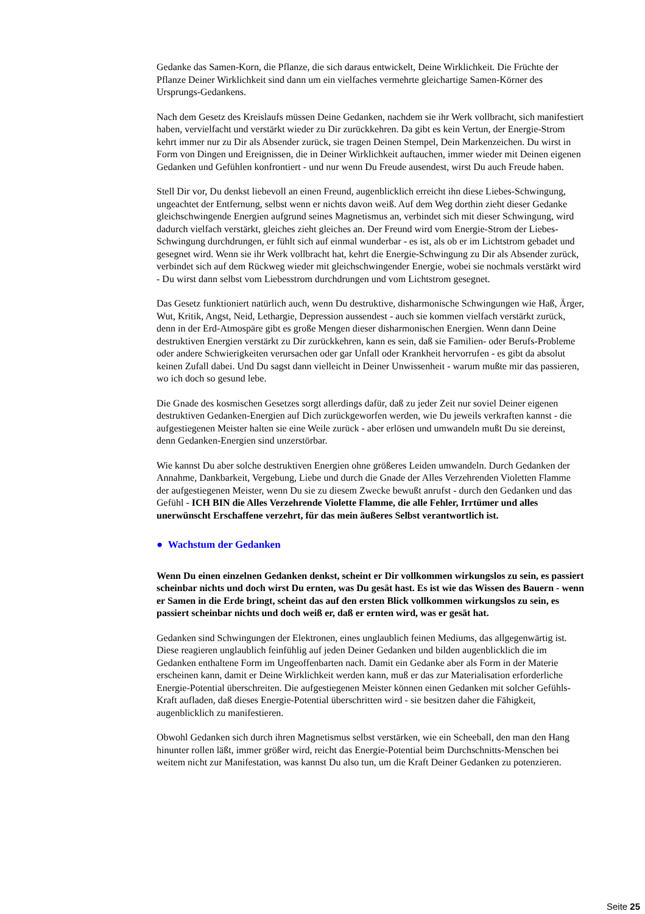Gedanke das Samen-Korn, die Pflanze, die sich daraus entwickelt, Deine Wirklichkeit. Die Früchte der Pflanze Deiner Wirklichkeit sind dann um ein vielfaches vermehrte gleichartige Samen-Körner des Ursprungs-Gedankens.
Nach dem Gesetz des Kreislaufs müssen Deine Gedanken, nachdem sie ihr Werk vollbracht, sich manifestiert haben, vervielfacht und verstärkt wieder zu Dir zurückkehren. Da gibt es kein Vertun, der Energie-Strom kehrt immer nur zu Dir als Absender zurück, sie tragen Deinen Stempel, Dein Markenzeichen. Du wirst in Form von Dingen und Ereignissen, die in Deiner Wirklichkeit auftauchen, immer wieder mit Deinen eigenen Gedanken und Gefühlen konfrontiert - und nur wenn Du Freude ausendest, wirst Du auch Freude haben.
Stell Dir vor, Du denkst liebevoll an einen Freund, augenblicklich erreicht ihn diese Liebes-Schwingung, ungeachtet der Entfernung, selbst wenn er nichts davon weiß. Auf dem Weg dorthin zieht dieser Gedanke gleichschwingende Energien aufgrund seines Magnetismus an, verbindet sich mit dieser Schwingung, wird dadurch vielfach verstärkt, gleiches zieht gleiches an. Der Freund wird vom Energie-Strom der Liebes-Schwingung durchdrungen, er fühlt sich auf einmal wunderbar - es ist, als ob er im Lichtstrom gebadet und gesegnet wird. Wenn sie ihr Werk vollbracht hat, kehrt die Energie-Schwingung zu Dir als Absender zurück, verbindet sich auf dem Rückweg wieder mit gleichschwingender Energie, wobei sie nochmals verstärkt wird - Du wirst dann selbst vom Liebesstrom durchdrungen und vom Lichtstrom gesegnet.
Das Gesetz funktioniert natürlich auch, wenn Du destruktive, disharmonische Schwingungen wie Haß, Ärger, Wut, Kritik, Angst, Neid, Lethargie, Depression aussendest - auch sie kommen vielfach verstärkt zurück, denn in der Erd-Atmospäre gibt es große Mengen dieser disharmonischen Energien. Wenn dann Deine destruktiven Energien verstärkt zu Dir zurückkehren, kann es sein, daß sie Familien- oder Berufs-Probleme oder andere Schwierigkeiten verursachen oder gar Unfall oder Krankheit hervorrufen - es gibt da absolut keinen Zufall dabei. Und Du sagst dann vielleicht in Deiner Unwissenheit - warum mußte mir das passieren, wo ich doch so gesund lebe.
Die Gnade des kosmischen Gesetzes sorgt allerdings dafür, daß zu jeder Zeit nur soviel Deiner eigenen destruktiven Gedanken-Energien auf Dich zurückgeworfen werden, wie Du jeweils verkraften kannst - die aufgestiegenen Meister halten sie eine Weile zurück - aber erlösen und umwandeln mußt Du sie dereinst, denn Gedanken-Energien sind unzerstörbar.
Wie kannst Du aber solche destruktiven Energien ohne größeres Leiden umwandeln. Durch Gedanken der Annahme, Dankbarkeit, Vergebung, Liebe und durch die Gnade der Alles Verzehrenden Violetten Flamme der aufgestiegenen Meister, wenn Du sie zu diesem Zwecke bewußt anrufst - durch den Gedanken und das Gefühl - ICH BIN die Alles Verzehrende Violette Flamme, die alle Fehler, Irrtümer und alles unerwünscht Erschaffene verzehrt, für das mein äußeres Selbst verantwortlich ist.
● Wachstum der Gedanken
Wenn Du einen einzelnen Gedanken denkst, scheint er Dir vollkommen wirkungslos zu sein, es passiert scheinbar nichts und doch wirst Du ernten, was Du gesät hast. Es ist wie das Wissen des Bauern - wenn er Samen in die Erde bringt, scheint das auf den ersten Blick vollkommen wirkungslos zu sein, es passiert scheinbar nichts und doch weiß er, daß er ernten wird, was er gesät hat.
Gedanken sind Schwingungen der Elektronen, eines unglaublich feinen Mediums, das allgegenwärtig ist. Diese reagieren unglaublich feinfühlig auf jeden Deiner Gedanken und bilden augenblicklich die im Gedanken enthaltene Form im Ungeoffenbarten nach. Damit ein Gedanke aber als Form in der Materie erscheinen kann, damit er Deine Wirklichkeit werden kann, muß er das zur Materialisation erforderliche Energie-Potential überschreiten. Die aufgestiegenen Meister können einen Gedanken mit solcher Gefühls-Kraft aufladen, daß dieses Energie-Potential überschritten wird - sie besitzen daher die Fähigkeit, augenblicklich zu manifestieren.
Obwohl Gedanken sich durch ihren Magnetismus selbst verstärken, wie ein Scheeball, den man den Hang hinunter rollen läßt, immer größer wird, reicht das Energie-Potential beim Durchschnitts-Menschen bei weitem nicht zur Manifestation, was kannst Du also tun, um die Kraft Deiner Gedanken zu potenzieren.
Seite 25